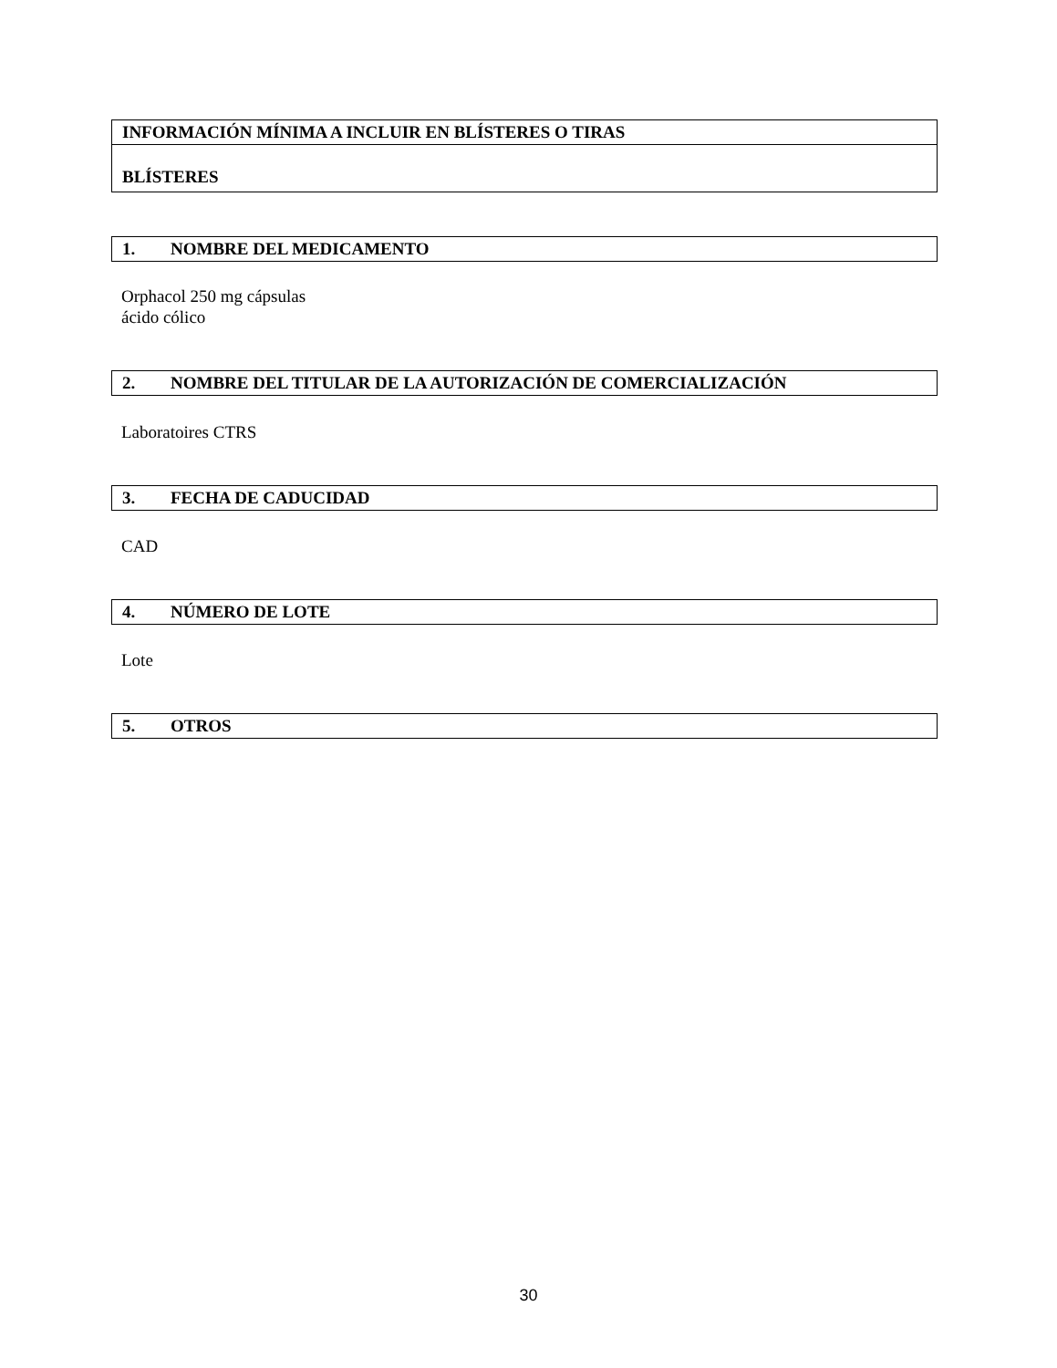INFORMACIÓN MÍNIMA A INCLUIR EN BLÍSTERES O TIRAS
BLÍSTERES
1. NOMBRE DEL MEDICAMENTO
Orphacol 250 mg cápsulas
ácido cólico
2. NOMBRE DEL TITULAR DE LA AUTORIZACIÓN DE COMERCIALIZACIÓN
Laboratoires CTRS
3. FECHA DE CADUCIDAD
CAD
4. NÚMERO DE LOTE
Lote
5. OTROS
30